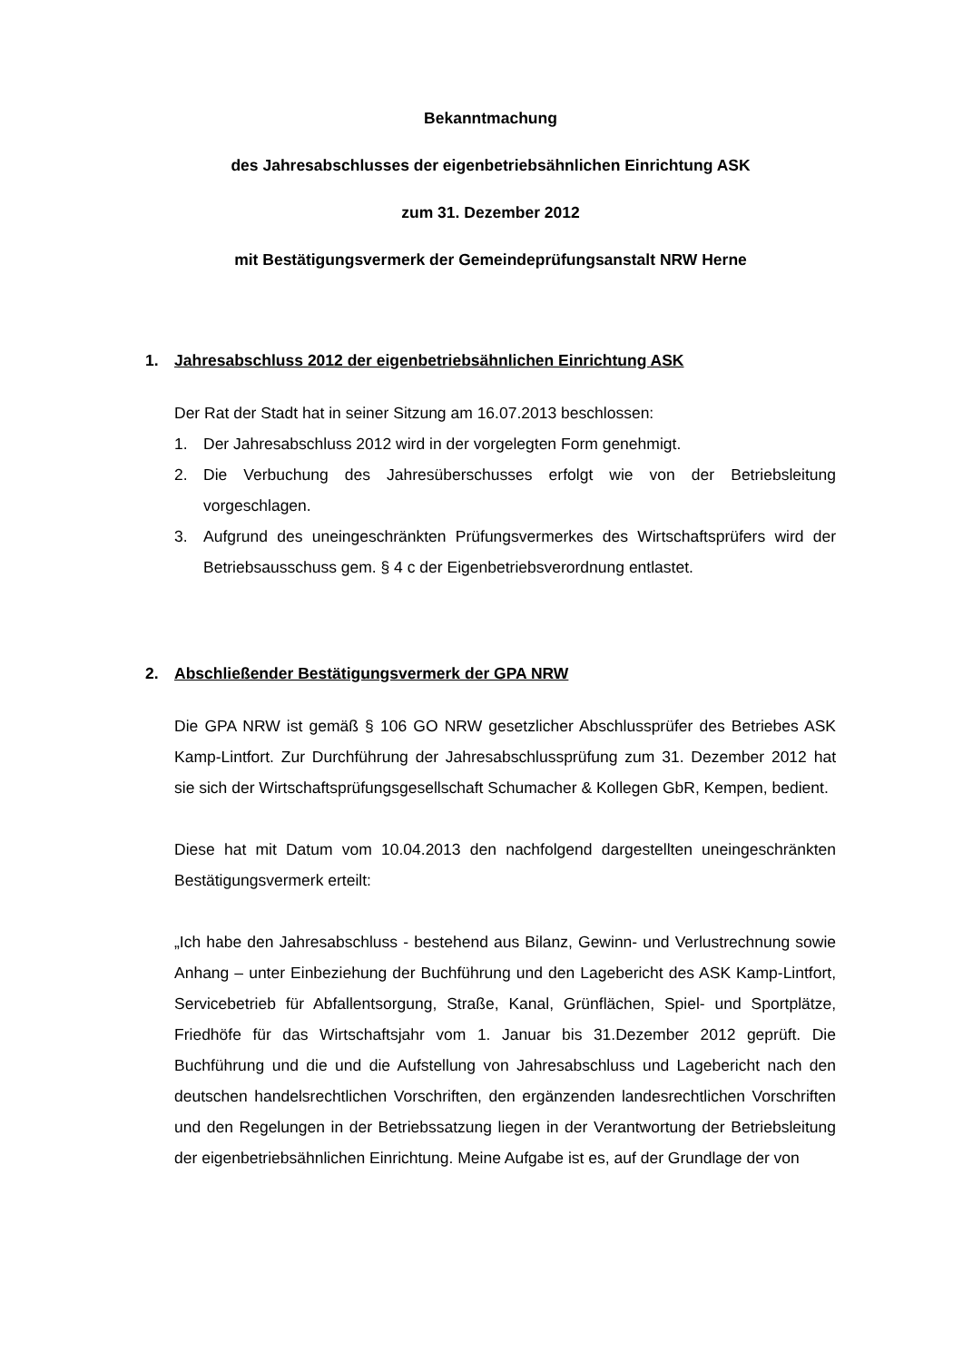Bekanntmachung
des Jahresabschlusses der eigenbetriebsähnlichen Einrichtung ASK
zum 31. Dezember 2012
mit Bestätigungsvermerk der Gemeindeprüfungsanstalt NRW Herne
1. Jahresabschluss 2012 der eigenbetriebsähnlichen Einrichtung ASK
Der Rat der Stadt hat in seiner Sitzung am 16.07.2013 beschlossen:
1. Der Jahresabschluss 2012 wird in der vorgelegten Form genehmigt.
2. Die Verbuchung des Jahresüberschusses erfolgt wie von der Betriebsleitung vorgeschlagen.
3. Aufgrund des uneingeschränkten Prüfungsvermerkes des Wirtschaftsprüfers wird der Betriebsausschuss gem. § 4 c der Eigenbetriebsverordnung entlastet.
2. Abschließender Bestätigungsvermerk der GPA NRW
Die GPA NRW ist gemäß § 106 GO NRW gesetzlicher Abschlussprüfer des Betriebes ASK Kamp-Lintfort. Zur Durchführung der Jahresabschlussprüfung zum 31. Dezember 2012 hat sie sich der Wirtschaftsprüfungsgesellschaft Schumacher & Kollegen GbR, Kempen, bedient.
Diese hat mit Datum vom 10.04.2013 den nachfolgend dargestellten uneingeschränkten Bestätigungsvermerk erteilt:
„Ich habe den Jahresabschluss - bestehend aus Bilanz, Gewinn- und Verlustrechnung sowie Anhang – unter Einbeziehung der Buchführung und den Lagebericht des ASK Kamp-Lintfort, Servicebetrieb für Abfallentsorgung, Straße, Kanal, Grünflächen, Spiel- und Sportplätze, Friedhöfe für das Wirtschaftsjahr vom 1. Januar bis 31.Dezember 2012 geprüft. Die Buchführung und die und die Aufstellung von Jahresabschluss und Lagebericht nach den deutschen handelsrechtlichen Vorschriften, den ergänzenden landesrechtlichen Vorschriften und den Regelungen in der Betriebssatzung liegen in der Verantwortung der Betriebsleitung der eigenbetriebsähnlichen Einrichtung. Meine Aufgabe ist es, auf der Grundlage der von